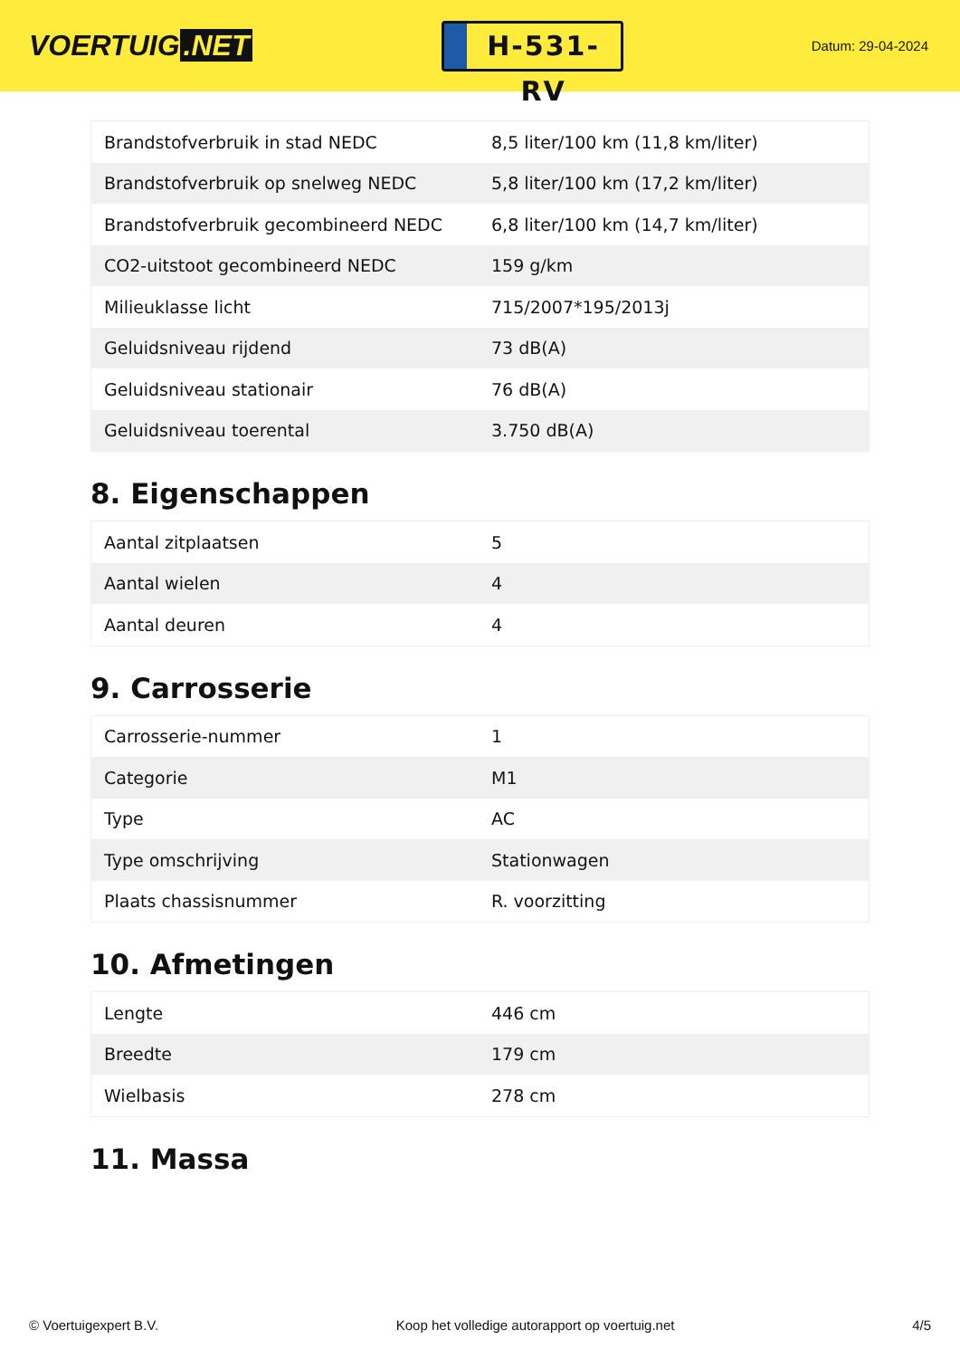VOERTUIG.NET
H-531-RV
Datum: 29-04-2024
| Brandstofverbruik in stad NEDC | 8,5 liter/100 km (11,8 km/liter) |
| Brandstofverbruik op snelweg NEDC | 5,8 liter/100 km (17,2 km/liter) |
| Brandstofverbruik gecombineerd NEDC | 6,8 liter/100 km (14,7 km/liter) |
| CO2-uitstoot gecombineerd NEDC | 159 g/km |
| Milieuklasse licht | 715/2007*195/2013j |
| Geluidsniveau rijdend | 73 dB(A) |
| Geluidsniveau stationair | 76 dB(A) |
| Geluidsniveau toerental | 3.750 dB(A) |
8. Eigenschappen
| Aantal zitplaatsen | 5 |
| Aantal wielen | 4 |
| Aantal deuren | 4 |
9. Carrosserie
| Carrosserie-nummer | 1 |
| Categorie | M1 |
| Type | AC |
| Type omschrijving | Stationwagen |
| Plaats chassisnummer | R. voorzitting |
10. Afmetingen
| Lengte | 446 cm |
| Breedte | 179 cm |
| Wielbasis | 278 cm |
11. Massa
© Voertuigexpert B.V. Koop het volledige autorapport op voertuig.net 4/5